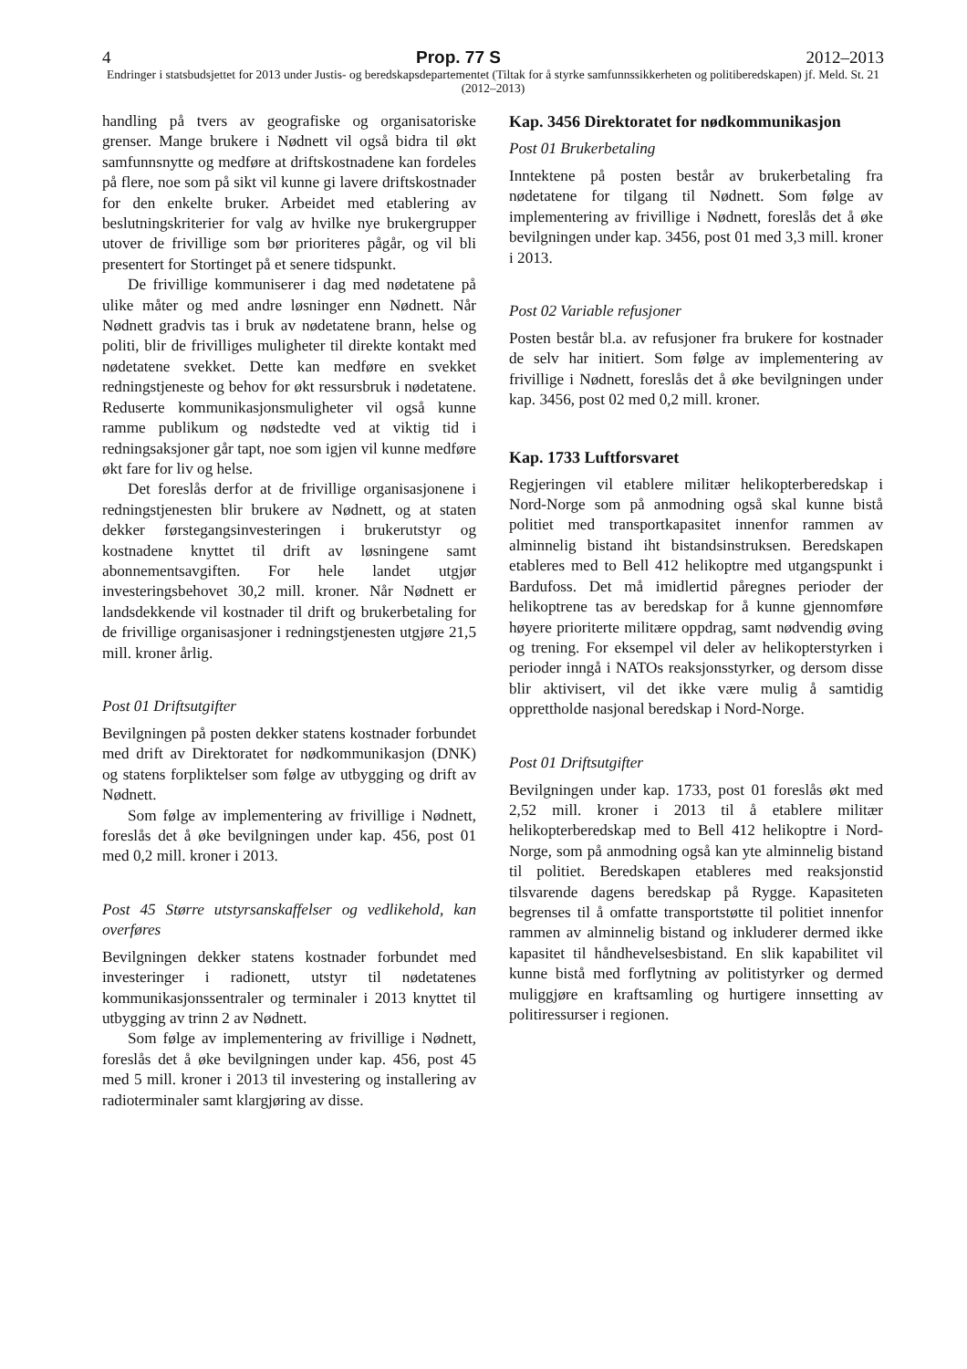4 Prop. 77 S 2012–2013
Endringer i statsbudsjettet for 2013 under Justis- og beredskapsdepartementet (Tiltak for å styrke samfunnssikkerheten og politiberedskapen) jf. Meld. St. 21 (2012–2013)
handling på tvers av geografiske og organisatoriske grenser. Mange brukere i Nødnett vil også bidra til økt samfunnsnytte og medføre at driftskostnadene kan fordeles på flere, noe som på sikt vil kunne gi lavere driftskostnader for den enkelte bruker. Arbeidet med etablering av beslutningskriterier for valg av hvilke nye brukergrupper utover de frivillige som bør prioriteres pågår, og vil bli presentert for Stortinget på et senere tidspunkt.
De frivillige kommuniserer i dag med nødetatene på ulike måter og med andre løsninger enn Nødnett. Når Nødnett gradvis tas i bruk av nødetatene brann, helse og politi, blir de frivilliges muligheter til direkte kontakt med nødetatene svekket. Dette kan medføre en svekket redningstjeneste og behov for økt ressursbruk i nødetatene. Reduserte kommunikasjonsmuligheter vil også kunne ramme publikum og nødstedte ved at viktig tid i redningsaksjoner går tapt, noe som igjen vil kunne medføre økt fare for liv og helse.
Det foreslås derfor at de frivillige organisasjonene i redningstjenesten blir brukere av Nødnett, og at staten dekker førstegangsinvesteringen i brukerutstyr og kostnadene knyttet til drift av løsningene samt abonnementsavgiften. For hele landet utgjør investeringsbehovet 30,2 mill. kroner. Når Nødnett er landsdekkende vil kostnader til drift og brukerbetaling for de frivillige organisasjoner i redningstjenesten utgjøre 21,5 mill. kroner årlig.
Post 01 Driftsutgifter
Bevilgningen på posten dekker statens kostnader forbundet med drift av Direktoratet for nødkommunikasjon (DNK) og statens forpliktelser som følge av utbygging og drift av Nødnett.
Som følge av implementering av frivillige i Nødnett, foreslås det å øke bevilgningen under kap. 456, post 01 med 0,2 mill. kroner i 2013.
Post 45 Større utstyrsanskaffelser og vedlikehold, kan overføres
Bevilgningen dekker statens kostnader forbundet med investeringer i radionett, utstyr til nødetatenes kommunikasjonssentraler og terminaler i 2013 knyttet til utbygging av trinn 2 av Nødnett.
Som følge av implementering av frivillige i Nødnett, foreslås det å øke bevilgningen under kap. 456, post 45 med 5 mill. kroner i 2013 til investering og installering av radioterminaler samt klargjøring av disse.
Kap. 3456 Direktoratet for nødkommunikasjon
Post 01 Brukerbetaling
Inntektene på posten består av brukerbetaling fra nødetatene for tilgang til Nødnett. Som følge av implementering av frivillige i Nødnett, foreslås det å øke bevilgningen under kap. 3456, post 01 med 3,3 mill. kroner i 2013.
Post 02 Variable refusjoner
Posten består bl.a. av refusjoner fra brukere for kostnader de selv har initiert. Som følge av implementering av frivillige i Nødnett, foreslås det å øke bevilgningen under kap. 3456, post 02 med 0,2 mill. kroner.
Kap. 1733 Luftforsvaret
Regjeringen vil etablere militær helikopterberedskap i Nord-Norge som på anmodning også skal kunne bistå politiet med transportkapasitet innenfor rammen av alminnelig bistand iht bistandsinstruksen. Beredskapen etableres med to Bell 412 helikoptre med utgangspunkt i Bardufoss. Det må imidlertid påregnes perioder der helikoptrene tas av beredskap for å kunne gjennomføre høyere prioriterte militære oppdrag, samt nødvendig øving og trening. For eksempel vil deler av helikopterstyrken i perioder inngå i NATOs reaksjonsstyrker, og dersom disse blir aktivisert, vil det ikke være mulig å samtidig opprettholde nasjonal beredskap i Nord-Norge.
Post 01 Driftsutgifter
Bevilgningen under kap. 1733, post 01 foreslås økt med 2,52 mill. kroner i 2013 til å etablere militær helikopterberedskap med to Bell 412 helikoptre i Nord-Norge, som på anmodning også kan yte alminnelig bistand til politiet. Beredskapen etableres med reaksjonstid tilsvarende dagens beredskap på Rygge. Kapasiteten begrenses til å omfatte transportstøtte til politiet innenfor rammen av alminnelig bistand og inkluderer dermed ikke kapasitet til håndhevelsesbistand. En slik kapabilitet vil kunne bistå med forflytning av politistyrker og dermed muliggjøre en kraftsamling og hurtigere innsetting av politiressurser i regionen.